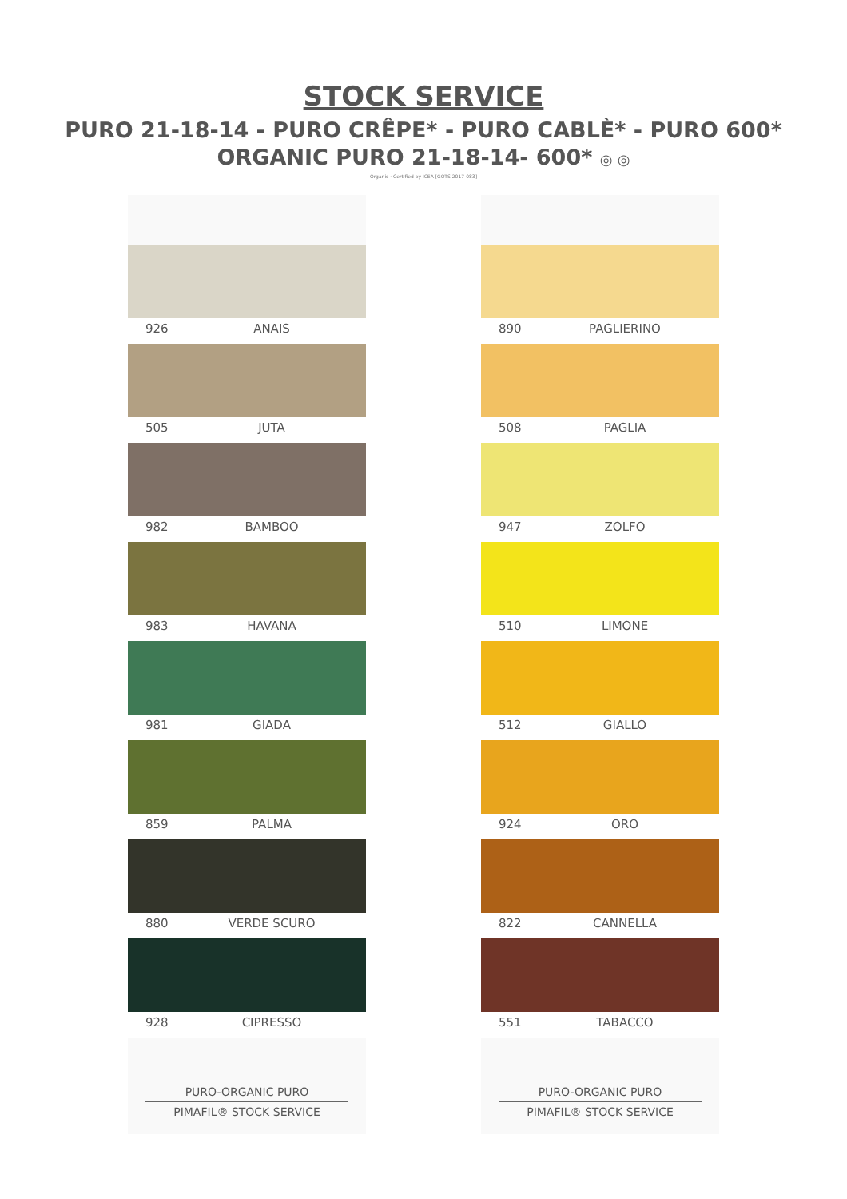STOCK SERVICE
PURO 21-18-14 - PURO CRÊPE* - PURO CABLÈ* - PURO 600*
ORGANIC PURO 21-18-14- 600* ◎ ◎
Organic · Certified by ICEA [GOTS 2017-083]
926 ANAIS
505 JUTA
982 BAMBOO
983 HAVANA
981 GIADA
859 PALMA
880 VERDE SCURO
928 CIPRESSO
PURO-ORGANIC PURO
PIMAFIL® STOCK SERVICE
890 PAGLIERINO
508 PAGLIA
947 ZOLFO
510 LIMONE
512 GIALLO
924 ORO
822 CANNELLA
551 TABACCO
PURO-ORGANIC PURO
PIMAFIL® STOCK SERVICE